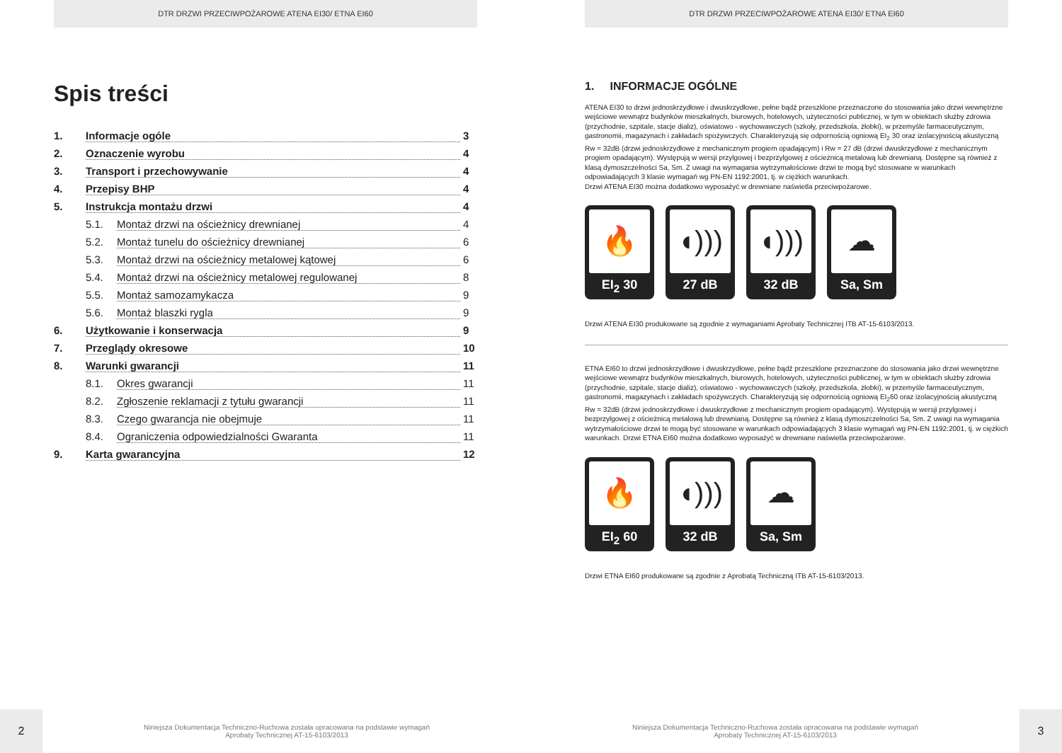DTR DRZWI PRZECIWPOŻAROWE ATENA EI30/ ETNA EI60
Spis treści
1. Informacje ogóle 3
2. Oznaczenie wyrobu 4
3. Transport i przechowywanie 4
4. Przepisy BHP 4
5. Instrukcja montażu drzwi 4
5.1. Montaż drzwi na ościeżnicy drewnianej 4
5.2. Montaż tunelu do ościeżnicy drewnianej 6
5.3. Montaż drzwi na ościeżnicy metalowej kątowej 6
5.4. Montaż drzwi na ościeżnicy metalowej regulowanej 8
5.5. Montaż samozamykacza 9
5.6. Montaż blaszki rygla 9
6. Użytkowanie i konserwacja 9
7. Przeglądy okresowe 10
8. Warunki gwarancji 11
8.1. Okres gwarancji 11
8.2. Zgłoszenie reklamacji z tytułu gwarancji 11
8.3. Czego gwarancja nie obejmuje 11
8.4. Ograniczenia odpowiedzialności Gwaranta 11
9. Karta gwarancyjna 12
2
Niniejsza Dokumentacja Techniczno-Ruchowa została opracowana na podstawie wymagań
Aprobaty Technicznej AT-15-6103/2013
DTR DRZWI PRZECIWPOŻAROWE ATENA EI30/ ETNA EI60
1. INFORMACJE OGÓLNE
ATENA EI30 to drzwi jednoskrzydłowe i dwuskrzydłowe, pełne bądź przeszklone przeznaczone do stosowania jako drzwi wewnętrzne wejściowe wewnątrz budynków mieszkalnych, biurowych, hotelowych, użyteczności publicznej, w tym w obiektach służby zdrowia (przychodnie, szpitale, stacje dializ), oświatowo - wychowawczych (szkoły, przedszkola, żłobki), w przemyśle farmaceutycznym, gastronomii, magazynach i zakładach spożywczych. Charakteryzują się odpornością ogniową EI<sub>2</sub> 30 oraz izolacyjnością akustyczną Rw = 32dB (drzwi jednoskrzydłowe z mechanicznym progiem opadającym) i Rw = 27 dB (drzwi dwuskrzydłowe z mechanicznym progiem opadającym). Występują w wersji przylgowej i bezprzylgowej z ościeżnicą metalową lub drewnianą. Dostępne są również z klasą dymoszczelności Sa, Sm. Z uwagi na wymagania wytrzymałościowe drzwi te mogą być stosowane w warunkach odpowiadających 3 klasie wymagań wg PN-EN 1192:2001, tj. w ciężkich warunkach.
Drzwi ATENA EI30 można dodatkowo wyposażyć w drewniane naświetla przeciwpożarowe.
🔥
EI<sub>2</sub> 30
◖)))
27 dB
◖)))
32 dB
☁
Sa, Sm
Drzwi ATENA EI30 produkowane są zgodnie z wymaganiami Aprobaty Technicznej ITB AT-15-6103/2013.
ETNA EI60 to drzwi jednoskrzydłowe i dwuskrzydłowe, pełne bądź przeszklone przeznaczone do stosowania jako drzwi wewnętrzne wejściowe wewnątrz budynków mieszkalnych, biurowych, hotelowych, użyteczności publicznej, w tym w obiektach służby zdrowia (przychodnie, szpitale, stacje dializ), oświatowo - wychowawczych (szkoły, przedszkola, żłobki), w przemyśle farmaceutycznym, gastronomii, magazynach i zakładach spożywczych. Charakteryzują się odpornością ogniową EI<sub>2</sub>60 oraz izolacyjnością akustyczną Rw = 32dB (drzwi jednoskrzydłowe i dwuskrzydłowe z mechanicznym progiem opadającym). Występują w wersji przylgowej i bezprzylgowej z ościeżnicą metalową lub drewnianą. Dostępne są również z klasą dymoszczelności Sa, Sm. Z uwagi na wymagania wytrzymałościowe drzwi te mogą być stosowane w warunkach odpowiadających 3 klasie wymagań wg PN-EN 1192:2001, tj. w ciężkich warunkach. Drzwi ETNA EI60 można dodatkowo wyposażyć w drewniane naświetla przeciwpożarowe.
🔥
EI<sub>2</sub> 60
◖)))
32 dB
☁
Sa, Sm
Drzwi ETNA EI60 produkowane są zgodnie z Aprobatą Techniczną ITB AT-15-6103/2013.
Niniejsza Dokumentacja Techniczno-Ruchowa została opracowana na podstawie wymagań
Aprobaty Technicznej AT-15-6103/2013
3